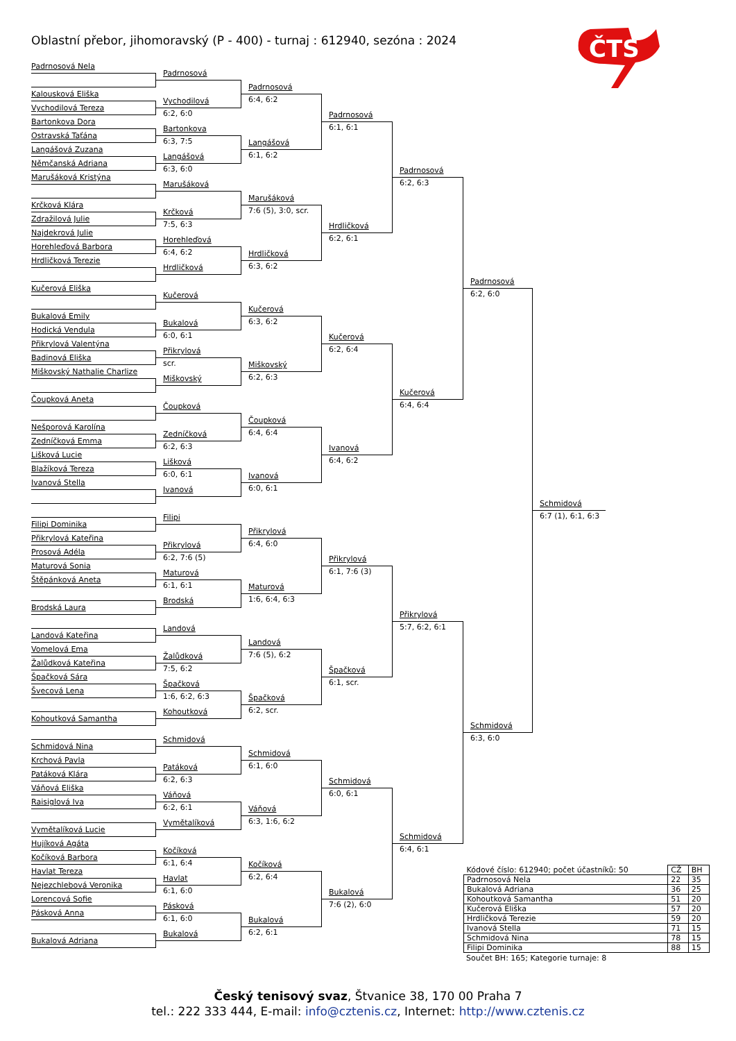Oblastní přebor, jihomoravský (P - 400) - turnaj : 612940, sezóna : 2024
ČTS
Padrnosová Nela
Kalousková Eliška
Vychodilová Tereza
Bartonkova Dora
Ostravská Taťána
Langášová Zuzana
Němčanská Adriana
Marušáková Kristýna
Krčková Klára
Zdražilová Julie
Najdekrová Julie
Horehleďová Barbora
Hrdličková Terezie
Kučerová Eliška
Bukalová Emily
Hodická Vendula
Přikrylová Valentýna
Badinová Eliška
Miškovský Nathalie Charlize
Čoupková Aneta
Nešporová Karolína
Zedníčková Emma
Lišková Lucie
Blažíková Tereza
Ivanová Stella
Filipi Dominika
Přikrylová Kateřina
Prosová Adéla
Maturová Sonia
Štěpánková Aneta
Brodská Laura
Landová Kateřina
Vomelová Ema
Žalůdková Kateřina
Špačková Sára
Švecová Lena
Kohoutková Samantha
Schmidová Nina
Krchová Pavla
Patáková Klára
Váňová Eliška
Raisiglová Iva
Vymětalíková Lucie
Hujíková Agáta
Kočíková Barbora
Havlat Tereza
Nejezchlebová Veronika
Lorencová Sofie
Pásková Anna
Bukalová Adriana
Padrnosová
Vychodilová
6:2, 6:0
Bartonkova
6:3, 7:5
Langášová
6:3, 6:0
Marušáková
Krčková
7:5, 6:3
Horehleďová
6:4, 6:2
Hrdličková
Kučerová
Bukalová
6:0, 6:1
Přikrylová
scr.
Miškovský
Čoupková
Zedníčková
6:2, 6:3
Lišková
6:0, 6:1
Ivanová
Filipi
Přikrylová
6:2, 7:6 (5)
Maturová
6:1, 6:1
Brodská
Landová
Žalůdková
7:5, 6:2
Špačková
1:6, 6:2, 6:3
Kohoutková
Schmidová
Patáková
6:2, 6:3
Váňová
6:2, 6:1
Vymětalíková
Kočíková
6:1, 6:4
Havlat
6:1, 6:0
Pásková
6:1, 6:0
Bukalová
Padrnosová
6:4, 6:2
Langášová
6:1, 6:2
Marušáková
7:6 (5), 3:0, scr.
Hrdličková
6:3, 6:2
Kučerová
6:3, 6:2
Miškovský
6:2, 6:3
Čoupková
6:4, 6:4
Ivanová
6:0, 6:1
Přikrylová
6:4, 6:0
Maturová
1:6, 6:4, 6:3
Landová
7:6 (5), 6:2
Špačková
6:2, scr.
Schmidová
6:1, 6:0
Váňová
6:3, 1:6, 6:2
Kočíková
6:2, 6:4
Bukalová
6:2, 6:1
Padrnosová
6:1, 6:1
Hrdličková
6:2, 6:1
Kučerová
6:2, 6:4
Ivanová
6:4, 6:2
Přikrylová
6:1, 7:6 (3)
Špačková
6:1, scr.
Schmidová
6:0, 6:1
Bukalová
7:6 (2), 6:0
Padrnosová
6:2, 6:3
Kučerová
6:4, 6:4
Přikrylová
5:7, 6:2, 6:1
Schmidová
6:4, 6:1
Padrnosová
6:2, 6:0
Schmidová
6:3, 6:0
Schmidová
6:7 (1), 6:1, 6:3
| Kódové číslo: 612940; počet účastníků: 50 | CŽ | BH |
| Padrnosová Nela | 22 | 35 |
| Bukalová Adriana | 36 | 25 |
| Kohoutková Samantha | 51 | 20 |
| Kučerová Eliška | 57 | 20 |
| Hrdličková Terezie | 59 | 20 |
| Ivanová Stella | 71 | 15 |
| Schmidová Nina | 78 | 15 |
| Filipi Dominika | 88 | 15 |
Součet BH: 165; Kategorie turnaje: 8
Český tenisový svaz, Štvanice 38, 170 00 Praha 7
tel.: 222 333 444, E-mail: info@cztenis.cz, Internet: http://www.cztenis.cz